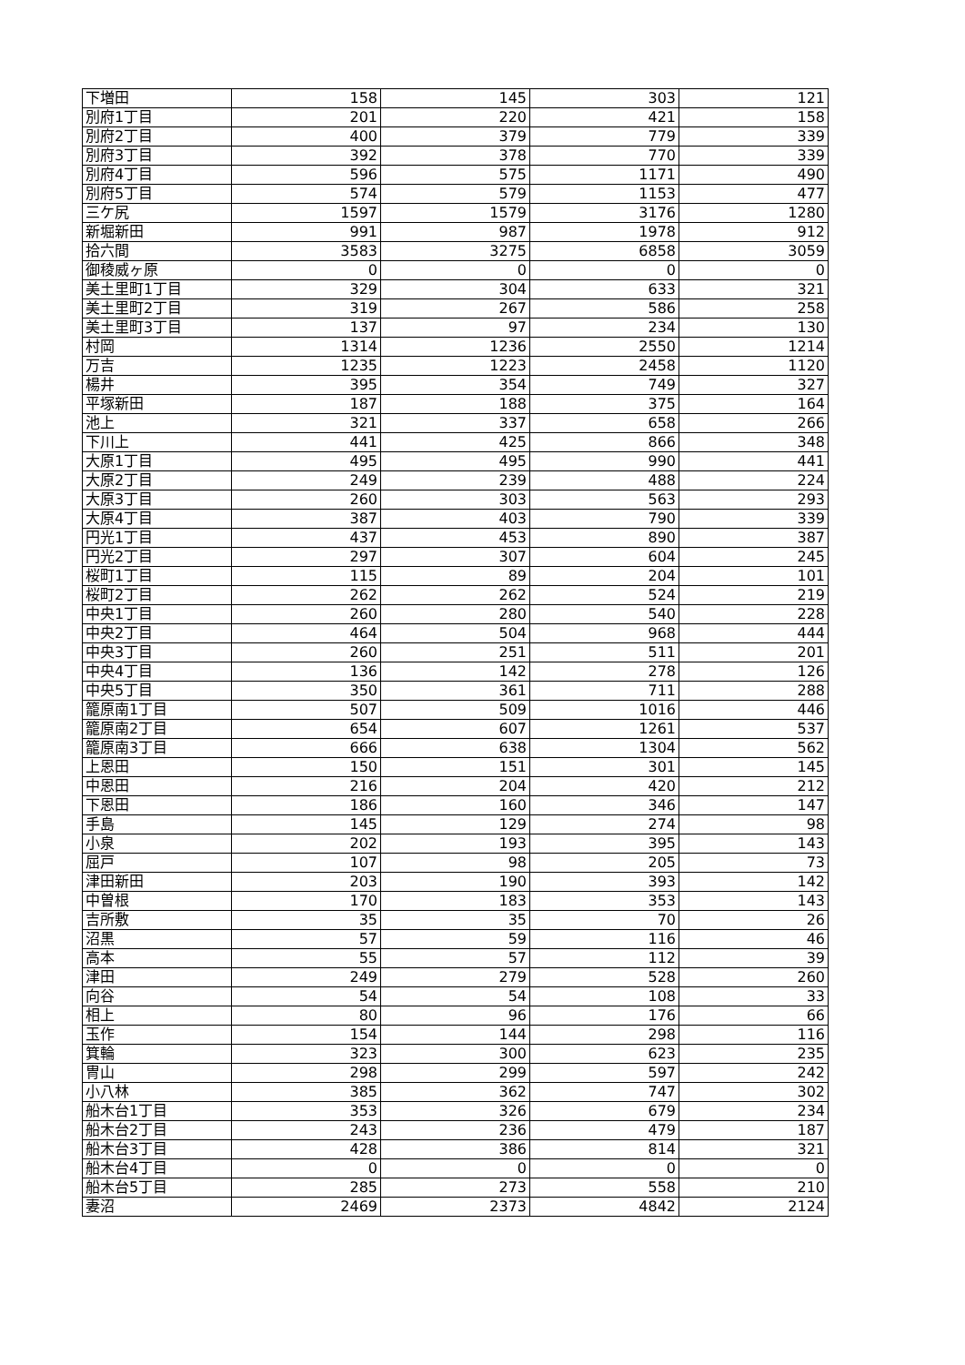| 下増田 | 158 | 145 | 303 | 121 |
| 別府1丁目 | 201 | 220 | 421 | 158 |
| 別府2丁目 | 400 | 379 | 779 | 339 |
| 別府3丁目 | 392 | 378 | 770 | 339 |
| 別府4丁目 | 596 | 575 | 1171 | 490 |
| 別府5丁目 | 574 | 579 | 1153 | 477 |
| 三ケ尻 | 1597 | 1579 | 3176 | 1280 |
| 新堀新田 | 991 | 987 | 1978 | 912 |
| 拾六間 | 3583 | 3275 | 6858 | 3059 |
| 御稜威ヶ原 | 0 | 0 | 0 | 0 |
| 美土里町1丁目 | 329 | 304 | 633 | 321 |
| 美土里町2丁目 | 319 | 267 | 586 | 258 |
| 美土里町3丁目 | 137 | 97 | 234 | 130 |
| 村岡 | 1314 | 1236 | 2550 | 1214 |
| 万吉 | 1235 | 1223 | 2458 | 1120 |
| 楊井 | 395 | 354 | 749 | 327 |
| 平塚新田 | 187 | 188 | 375 | 164 |
| 池上 | 321 | 337 | 658 | 266 |
| 下川上 | 441 | 425 | 866 | 348 |
| 大原1丁目 | 495 | 495 | 990 | 441 |
| 大原2丁目 | 249 | 239 | 488 | 224 |
| 大原3丁目 | 260 | 303 | 563 | 293 |
| 大原4丁目 | 387 | 403 | 790 | 339 |
| 円光1丁目 | 437 | 453 | 890 | 387 |
| 円光2丁目 | 297 | 307 | 604 | 245 |
| 桜町1丁目 | 115 | 89 | 204 | 101 |
| 桜町2丁目 | 262 | 262 | 524 | 219 |
| 中央1丁目 | 260 | 280 | 540 | 228 |
| 中央2丁目 | 464 | 504 | 968 | 444 |
| 中央3丁目 | 260 | 251 | 511 | 201 |
| 中央4丁目 | 136 | 142 | 278 | 126 |
| 中央5丁目 | 350 | 361 | 711 | 288 |
| 籠原南1丁目 | 507 | 509 | 1016 | 446 |
| 籠原南2丁目 | 654 | 607 | 1261 | 537 |
| 籠原南3丁目 | 666 | 638 | 1304 | 562 |
| 上恩田 | 150 | 151 | 301 | 145 |
| 中恩田 | 216 | 204 | 420 | 212 |
| 下恩田 | 186 | 160 | 346 | 147 |
| 手島 | 145 | 129 | 274 | 98 |
| 小泉 | 202 | 193 | 395 | 143 |
| 屈戸 | 107 | 98 | 205 | 73 |
| 津田新田 | 203 | 190 | 393 | 142 |
| 中曽根 | 170 | 183 | 353 | 143 |
| 吉所敷 | 35 | 35 | 70 | 26 |
| 沼黒 | 57 | 59 | 116 | 46 |
| 高本 | 55 | 57 | 112 | 39 |
| 津田 | 249 | 279 | 528 | 260 |
| 向谷 | 54 | 54 | 108 | 33 |
| 相上 | 80 | 96 | 176 | 66 |
| 玉作 | 154 | 144 | 298 | 116 |
| 箕輪 | 323 | 300 | 623 | 235 |
| 冑山 | 298 | 299 | 597 | 242 |
| 小八林 | 385 | 362 | 747 | 302 |
| 船木台1丁目 | 353 | 326 | 679 | 234 |
| 船木台2丁目 | 243 | 236 | 479 | 187 |
| 船木台3丁目 | 428 | 386 | 814 | 321 |
| 船木台4丁目 | 0 | 0 | 0 | 0 |
| 船木台5丁目 | 285 | 273 | 558 | 210 |
| 妻沼 | 2469 | 2373 | 4842 | 2124 |